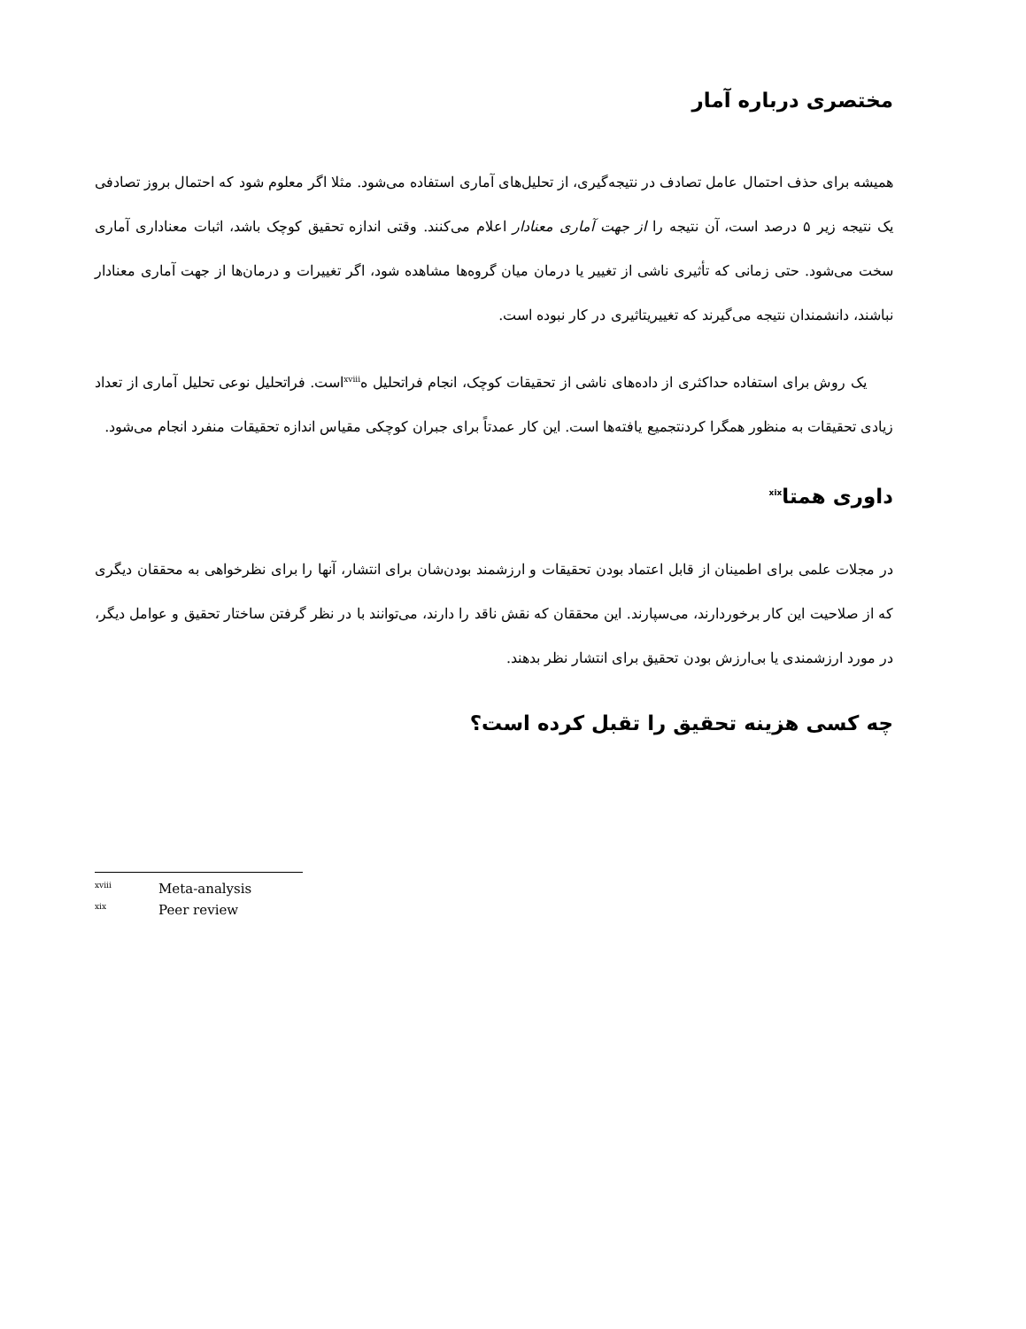مختصری درباره آمار
همیشه برای حذف احتمال عامل تصادف در نتیجه‌گیری، از تحلیل‌های آماری استفاده می‌شود. مثلا اگر معلوم شود که احتمال بروز تصادفی یک نتیجه زیر ۵ درصد است، آن نتیجه را از جهت آماری معنادار اعلام می‌کنند. وقتی اندازه تحقیق کوچک باشد، اثبات معناداری آماری سخت می‌شود. حتی زمانی که تأثیری ناشی از تغییر یا درمان میان گروه‌ها مشاهده شود، اگر تغییرات و درمان‌ها از جهت آماری معنادار نباشند، دانشمندان نتیجه می‌گیرند که تغییریتاثیری در کار نبوده است.
یک روش برای استفاده حداکثری از داده‌های ناشی از تحقیقات کوچک، انجام فراتحلیل ه<sup>xviii</sup>است. فراتحلیل نوعی تحلیل آماری از تعداد زیادی تحقیقات به منظور همگرا کردنتجمیع یافته‌ها است. این کار عمدتاً برای جبران کوچکی مقیاس اندازه تحقیقات منفرد انجام می‌شود.
داوری همتا<sup>xix</sup>
در مجلات علمی برای اطمینان از قابل اعتماد بودن تحقیقات و ارزشمند بودن‌شان برای انتشار، آنها را برای نظرخواهی به محققان دیگری که از صلاحیت این کار برخوردارند، می‌سپارند. این محققان که نقش ناقد را دارند، می‌توانند با در نظر گرفتن ساختار تحقیق و عوامل دیگر، در مورد ارزشمندی یا بی‌ارزش بودن تحقیق برای انتشار نظر بدهند.
چه کسی هزینه تحقیق را تقبل کرده است؟
<sup>xviii</sup>Meta-analysis
<sup>xix</sup>Peer review